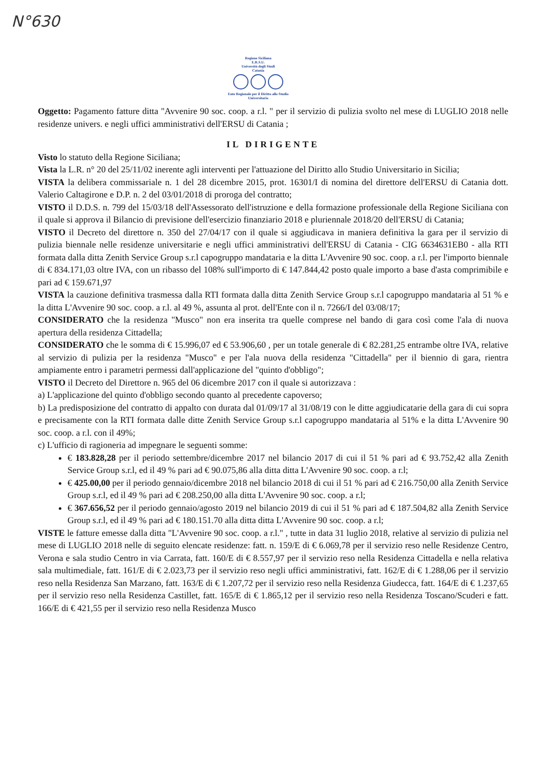N°630
Regione Siciliana
E.R.S.U.
Università degli Studi
Catania
Ente Regionale per il Diritto allo Studio Universitario
Oggetto: Pagamento fatture ditta "Avvenire 90 soc. coop. a r.l. " per il servizio di pulizia svolto nel mese di LUGLIO 2018 nelle residenze univers. e negli uffici amministrativi dell'ERSU di Catania ;
IL DIRIGENTE
Visto lo statuto della Regione Siciliana;
Vista la L.R. n° 20 del 25/11/02 inerente agli interventi per l'attuazione del Diritto allo Studio Universitario in Sicilia;
VISTA la delibera commissariale n. 1 del 28 dicembre 2015, prot. 16301/I di nomina del direttore dell'ERSU di Catania dott. Valerio Caltagirone e D.P. n. 2 del 03/01/2018 di proroga del contratto;
VISTO il D.D.S. n. 799 del 15/03/18 dell'Assessorato dell'istruzione e della formazione professionale della Regione Siciliana con il quale si approva il Bilancio di previsione dell'esercizio finanziario 2018 e pluriennale 2018/20 dell'ERSU di Catania;
VISTO il Decreto del direttore n. 350 del 27/04/17 con il quale si aggiudicava in maniera definitiva la gara per il servizio di pulizia biennale nelle residenze universitarie e negli uffici amministrativi dell'ERSU di Catania - CIG 6634631EB0 - alla RTI formata dalla ditta Zenith Service Group s.r.l capogruppo mandataria e la ditta L'Avvenire 90 soc. coop. a r.l. per l'importo biennale di € 834.171,03 oltre IVA, con un ribasso del 108% sull'importo di € 147.844,42 posto quale importo a base d'asta comprimibile e pari ad € 159.671,97
VISTA la cauzione definitiva trasmessa dalla RTI formata dalla ditta Zenith Service Group s.r.l capogruppo mandataria al 51 % e la ditta L'Avvenire 90 soc. coop. a r.l. al 49 %, assunta al prot. dell'Ente con il n. 7266/I del 03/08/17;
CONSIDERATO che la residenza "Musco" non era inserita tra quelle comprese nel bando di gara così come l'ala di nuova apertura della residenza Cittadella;
CONSIDERATO che le somma di € 15.996,07 ed € 53.906,60 , per un totale generale di € 82.281,25 entrambe oltre IVA, relative al servizio di pulizia per la residenza "Musco" e per l'ala nuova della residenza "Cittadella" per il biennio di gara, rientra ampiamente entro i parametri permessi dall'applicazione del "quinto d'obbligo";
VISTO il Decreto del Direttore n. 965 del 06 dicembre 2017 con il quale si autorizzava :
a) L'applicazione del quinto d'obbligo secondo quanto al precedente capoverso;
b) La predisposizione del contratto di appalto con durata dal 01/09/17 al 31/08/19 con le ditte aggiudicatarie della gara di cui sopra e precisamente con la RTI formata dalle ditte Zenith Service Group s.r.l capogruppo mandataria al 51% e la ditta L'Avvenire 90 soc. coop. a r.l. con il 49%;
c) L'ufficio di ragioneria ad impegnare le seguenti somme:
€ 183.828,28 per il periodo settembre/dicembre 2017 nel bilancio 2017 di cui il 51 % pari ad € 93.752,42 alla Zenith Service Group s.r.l, ed il 49 % pari ad € 90.075,86 alla ditta ditta L'Avvenire 90 soc. coop. a r.l;
€ 425.00,00 per il periodo gennaio/dicembre 2018 nel bilancio 2018 di cui il 51 % pari ad € 216.750,00 alla Zenith Service Group s.r.l, ed il 49 % pari ad € 208.250,00 alla ditta L'Avvenire 90 soc. coop. a r.l;
€ 367.656,52 per il periodo gennaio/agosto 2019 nel bilancio 2019 di cui il 51 % pari ad € 187.504,82 alla Zenith Service Group s.r.l, ed il 49 % pari ad € 180.151.70 alla ditta ditta L'Avvenire 90 soc. coop. a r.l;
VISTE le fatture emesse dalla ditta "L'Avvenire 90 soc. coop. a r.l." , tutte in data 31 luglio 2018, relative al servizio di pulizia nel mese di LUGLIO 2018 nelle di seguito elencate residenze: fatt. n. 159/E di € 6.069,78 per il servizio reso nelle Residenze Centro, Verona e sala studio Centro in via Carrata, fatt. 160/E di € 8.557,97 per il servizio reso nella Residenza Cittadella e nella relativa sala multimediale, fatt. 161/E di € 2.023,73 per il servizio reso negli uffici amministrativi, fatt. 162/E di € 1.288,06 per il servizio reso nella Residenza San Marzano, fatt. 163/E di € 1.207,72 per il servizio reso nella Residenza Giudecca, fatt. 164/E di € 1.237,65 per il servizio reso nella Residenza Castillet, fatt. 165/E di € 1.865,12 per il servizio reso nella Residenza Toscano/Scuderi e fatt. 166/E di € 421,55 per il servizio reso nella Residenza Musco